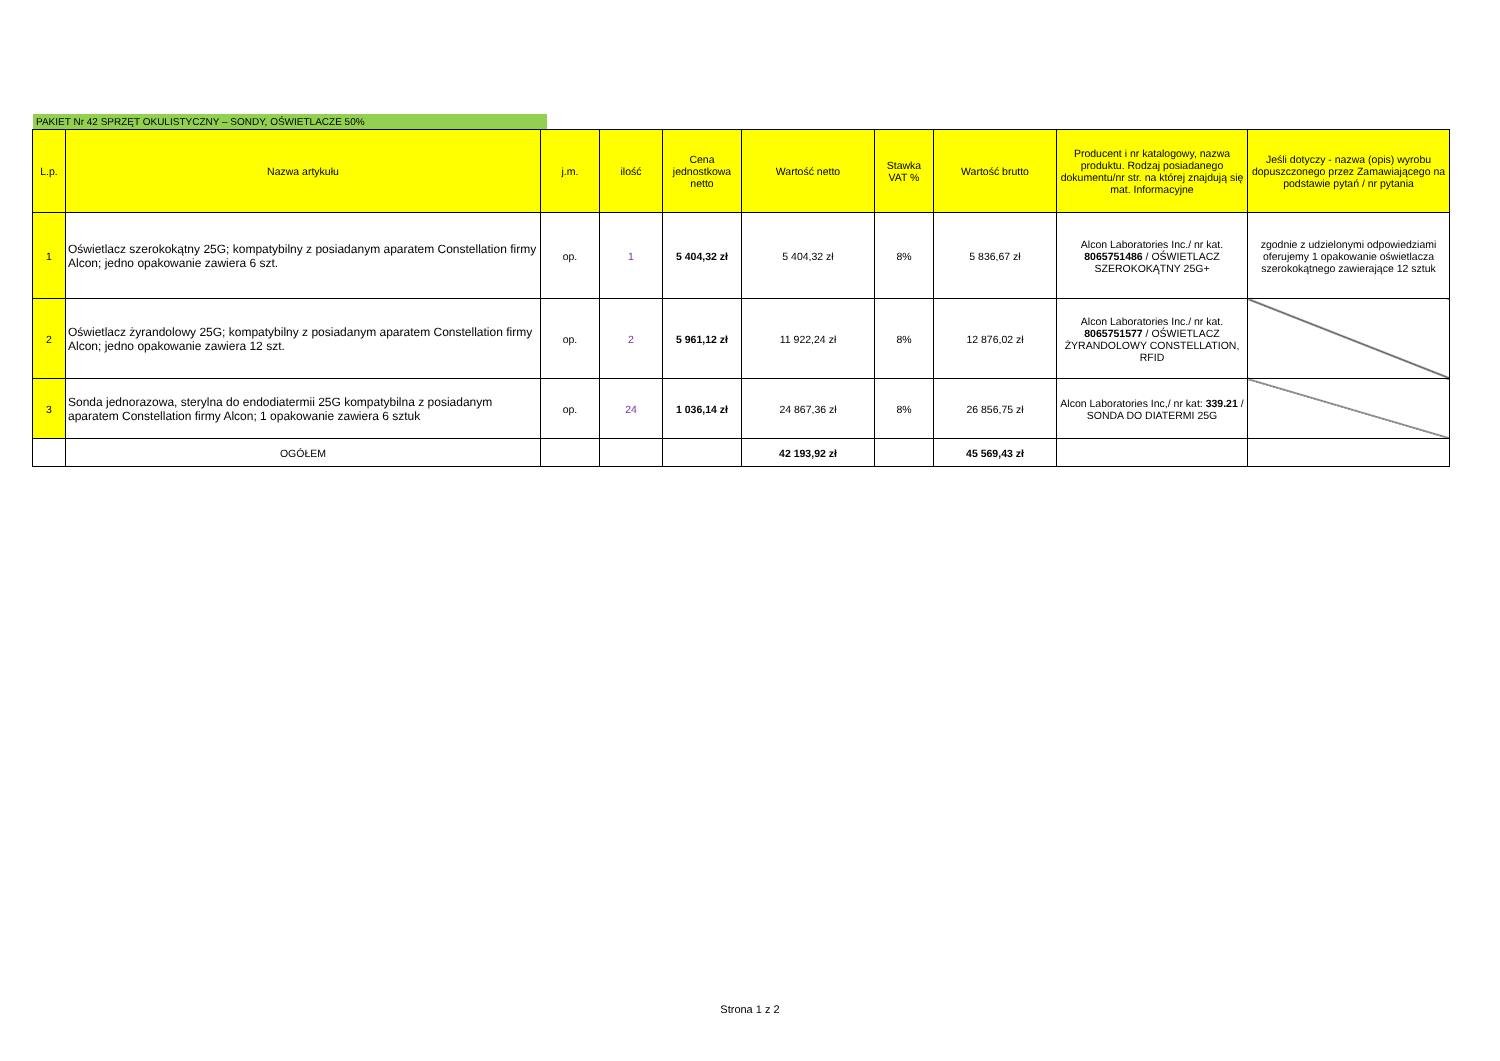PAKIET Nr 42 SPRZĘT OKULISTYCZNY – SONDY, OŚWIETLACZE 50%
| L.p. | Nazwa artykułu | j.m. | ilość | Cena jednostkowa netto | Wartość netto | Stawka VAT % | Wartość brutto | Producent i nr katalogowy, nazwa produktu. Rodzaj posiadanego dokumentu/nr str. na której znajdują się mat. Informacyjne | Jeśli dotyczy - nazwa (opis) wyrobu dopuszczonego przez Zamawiającego na podstawie pytań / nr pytania |
| --- | --- | --- | --- | --- | --- | --- | --- | --- | --- |
| 1 | Oświetlacz szerokokątny 25G; kompatybilny z posiadanym aparatem Constellation firmy Alcon; jedno opakowanie zawiera 6 szt. | op. | 1 | 5 404,32 zł | 5 404,32 zł | 8% | 5 836,67 zł | Alcon Laboratories Inc./ nr kat. 8065751486 / OŚWIETLACZ SZEROKOKĄTNY 25G+ | zgodnie z udzielonymi odpowiedziami oferujemy 1 opakowanie oświetlacza szerokokątnego zawierające 12 sztuk |
| 2 | Oświetlacz żyrandolowy 25G; kompatybilny z posiadanym aparatem Constellation firmy Alcon; jedno opakowanie zawiera 12 szt. | op. | 2 | 5 961,12 zł | 11 922,24 zł | 8% | 12 876,02 zł | Alcon Laboratories Inc./ nr kat. 8065751577 / OŚWIETLACZ ŻYRANDOLOWY CONSTELLATION, RFID | |
| 3 | Sonda jednorazowa, sterylna do endodiatermii 25G kompatybilna z posiadanym aparatem Constellation firmy Alcon; 1 opakowanie zawiera 6 sztuk | op. | 24 | 1 036,14 zł | 24 867,36 zł | 8% | 26 856,75 zł | Alcon Laboratories Inc,/ nr kat: 339.21 / SONDA DO DIATERMI 25G | |
| | OGÓŁEM | | | | 42 193,92 zł | | 45 569,43 zł | | |
Strona 1 z 2